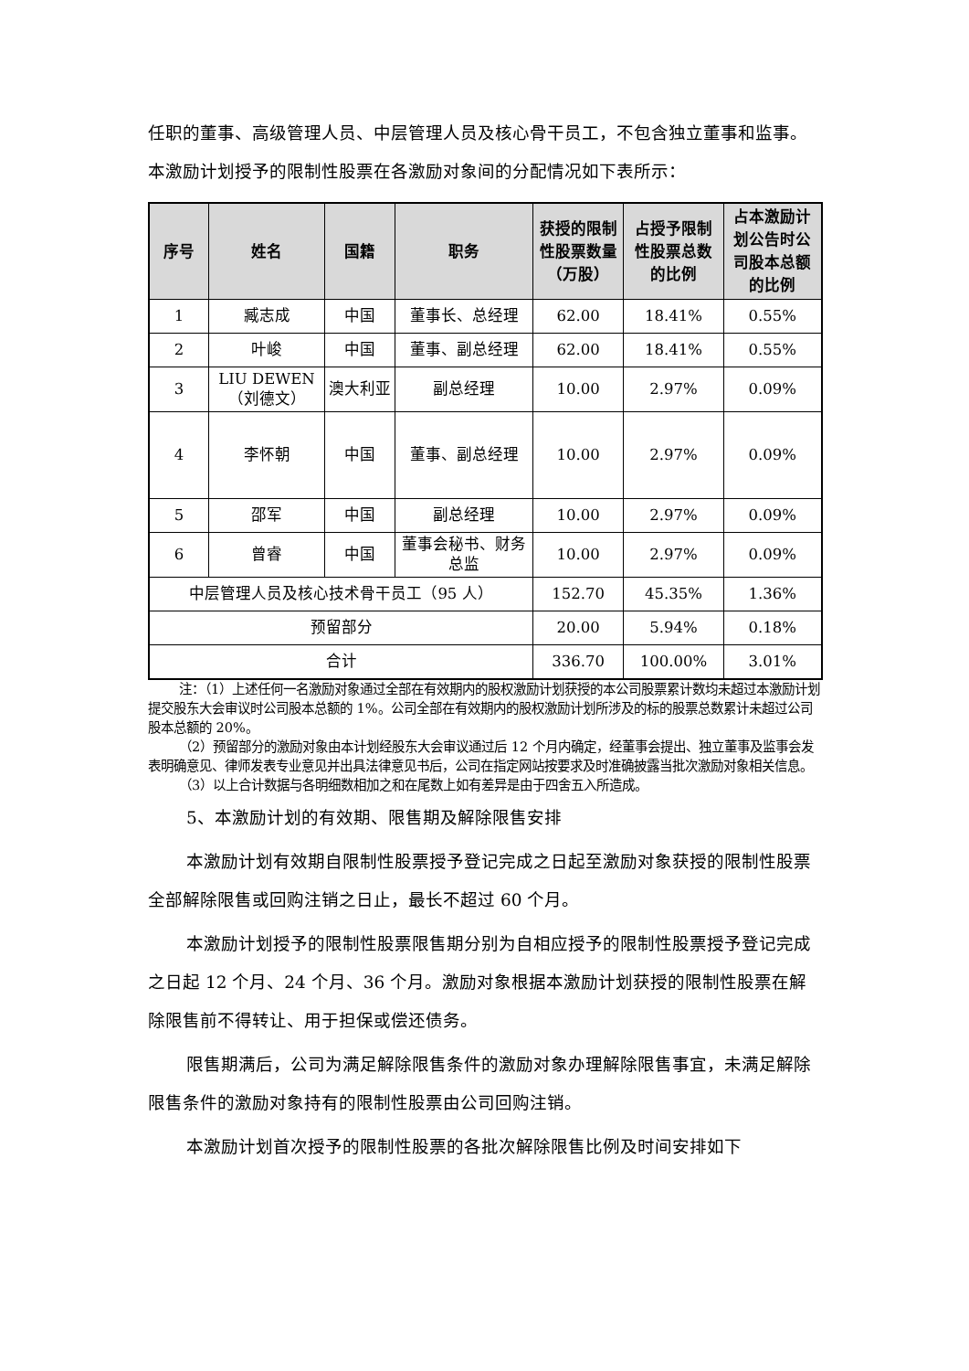任职的董事、高级管理人员、中层管理人员及核心骨干员工，不包含独立董事和监事。本激励计划授予的限制性股票在各激励对象间的分配情况如下表所示：
| 序号 | 姓名 | 国籍 | 职务 | 获授的限制性股票数量（万股） | 占授予限制性股票总数的比例 | 占本激励计划公告时公司股本总额的比例 |
| --- | --- | --- | --- | --- | --- | --- |
| 1 | 臧志成 | 中国 | 董事长、总经理 | 62.00 | 18.41% | 0.55% |
| 2 | 叶峻 | 中国 | 董事、副总经理 | 62.00 | 18.41% | 0.55% |
| 3 | LIU DEWEN（刘德文） | 澳大利亚 | 副总经理 | 10.00 | 2.97% | 0.09% |
| 4 | 李怀朝 | 中国 | 董事、副总经理 | 10.00 | 2.97% | 0.09% |
| 5 | 邵军 | 中国 | 副总经理 | 10.00 | 2.97% | 0.09% |
| 6 | 曾睿 | 中国 | 董事会秘书、财务总监 | 10.00 | 2.97% | 0.09% |
| 中层管理人员及核心技术骨干员工（95 人） | | | | 152.70 | 45.35% | 1.36% |
| 预留部分 | | | | 20.00 | 5.94% | 0.18% |
| 合计 | | | | 336.70 | 100.00% | 3.01% |
注：（1）上述任何一名激励对象通过全部在有效期内的股权激励计划获授的本公司股票累计数均未超过本激励计划提交股东大会审议时公司股本总额的 1%。公司全部在有效期内的股权激励计划所涉及的标的股票总数累计未超过公司股本总额的 20%。
（2）预留部分的激励对象由本计划经股东大会审议通过后 12 个月内确定，经董事会提出、独立董事及监事会发表明确意见、律师发表专业意见并出具法律意见书后，公司在指定网站按要求及时准确披露当批次激励对象相关信息。
（3）以上合计数据与各明细数相加之和在尾数上如有差异是由于四舍五入所造成。
5、本激励计划的有效期、限售期及解除限售安排
本激励计划有效期自限制性股票授予登记完成之日起至激励对象获授的限制性股票全部解除限售或回购注销之日止，最长不超过 60 个月。
本激励计划授予的限制性股票限售期分别为自相应授予的限制性股票授予登记完成之日起 12 个月、24 个月、36 个月。激励对象根据本激励计划获授的限制性股票在解除限售前不得转让、用于担保或偿还债务。
限售期满后，公司为满足解除限售条件的激励对象办理解除限售事宜，未满足解除限售条件的激励对象持有的限制性股票由公司回购注销。
本激励计划首次授予的限制性股票的各批次解除限售比例及时间安排如下